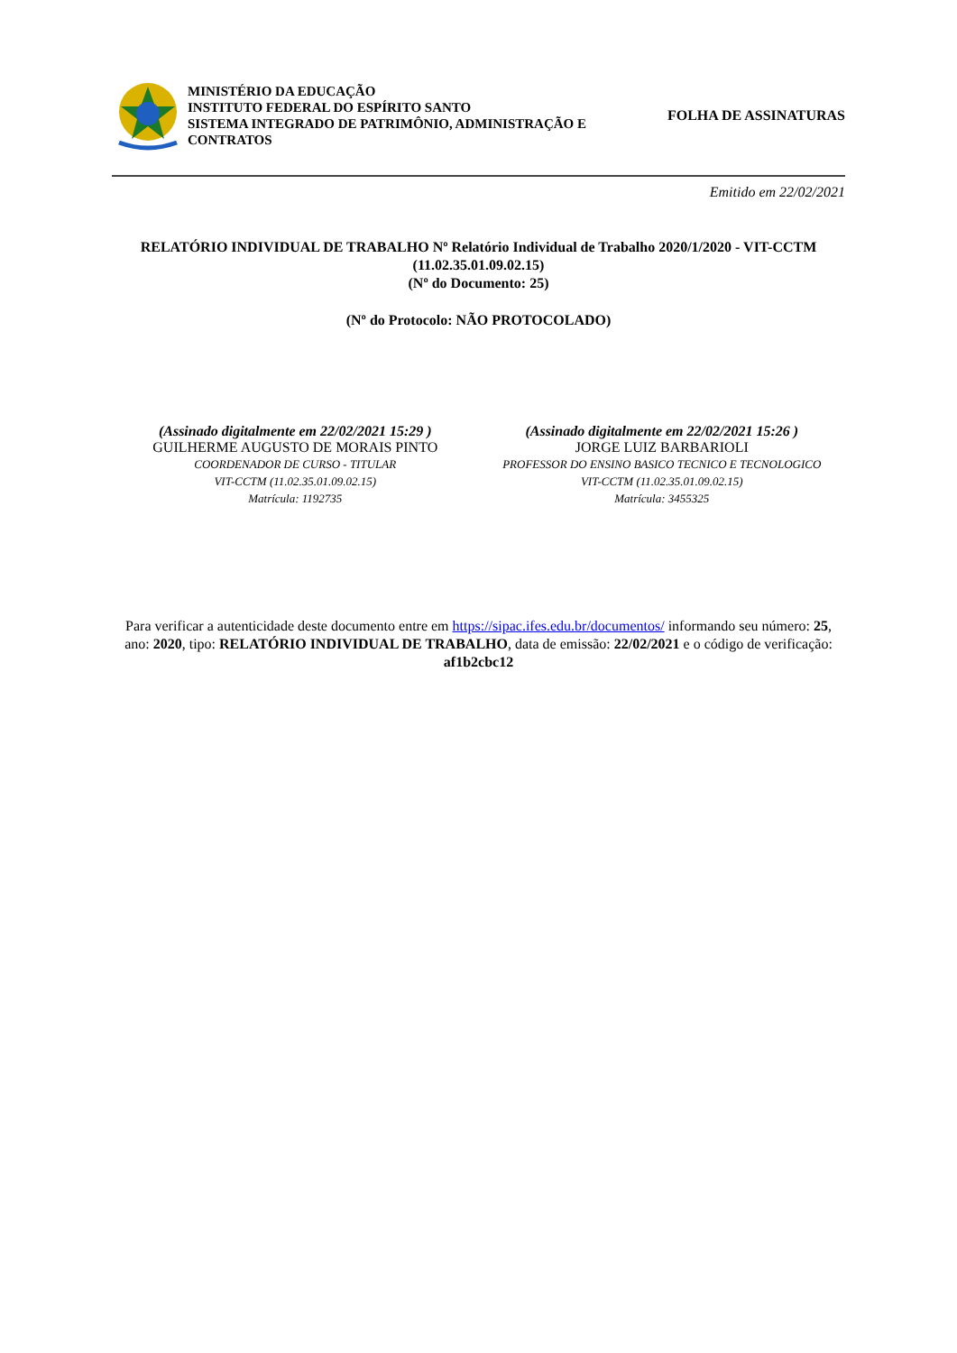MINISTÉRIO DA EDUCAÇÃO
INSTITUTO FEDERAL DO ESPÍRITO SANTO
SISTEMA INTEGRADO DE PATRIMÔNIO, ADMINISTRAÇÃO E CONTRATOS
FOLHA DE ASSINATURAS
Emitido em 22/02/2021
RELATÓRIO INDIVIDUAL DE TRABALHO Nº Relatório Individual de Trabalho 2020/1/2020 - VIT-CCTM (11.02.35.01.09.02.15)
(Nº do Documento: 25)
(Nº do Protocolo: NÃO PROTOCOLADO)
(Assinado digitalmente em 22/02/2021 15:29 )
GUILHERME AUGUSTO DE MORAIS PINTO
COORDENADOR DE CURSO - TITULAR
VIT-CCTM (11.02.35.01.09.02.15)
Matrícula: 1192735
(Assinado digitalmente em 22/02/2021 15:26 )
JORGE LUIZ BARBARIOLI
PROFESSOR DO ENSINO BASICO TECNICO E TECNOLOGICO
VIT-CCTM (11.02.35.01.09.02.15)
Matrícula: 3455325
Para verificar a autenticidade deste documento entre em https://sipac.ifes.edu.br/documentos/ informando seu número: 25, ano: 2020, tipo: RELATÓRIO INDIVIDUAL DE TRABALHO, data de emissão: 22/02/2021 e o código de verificação: af1b2cbc12